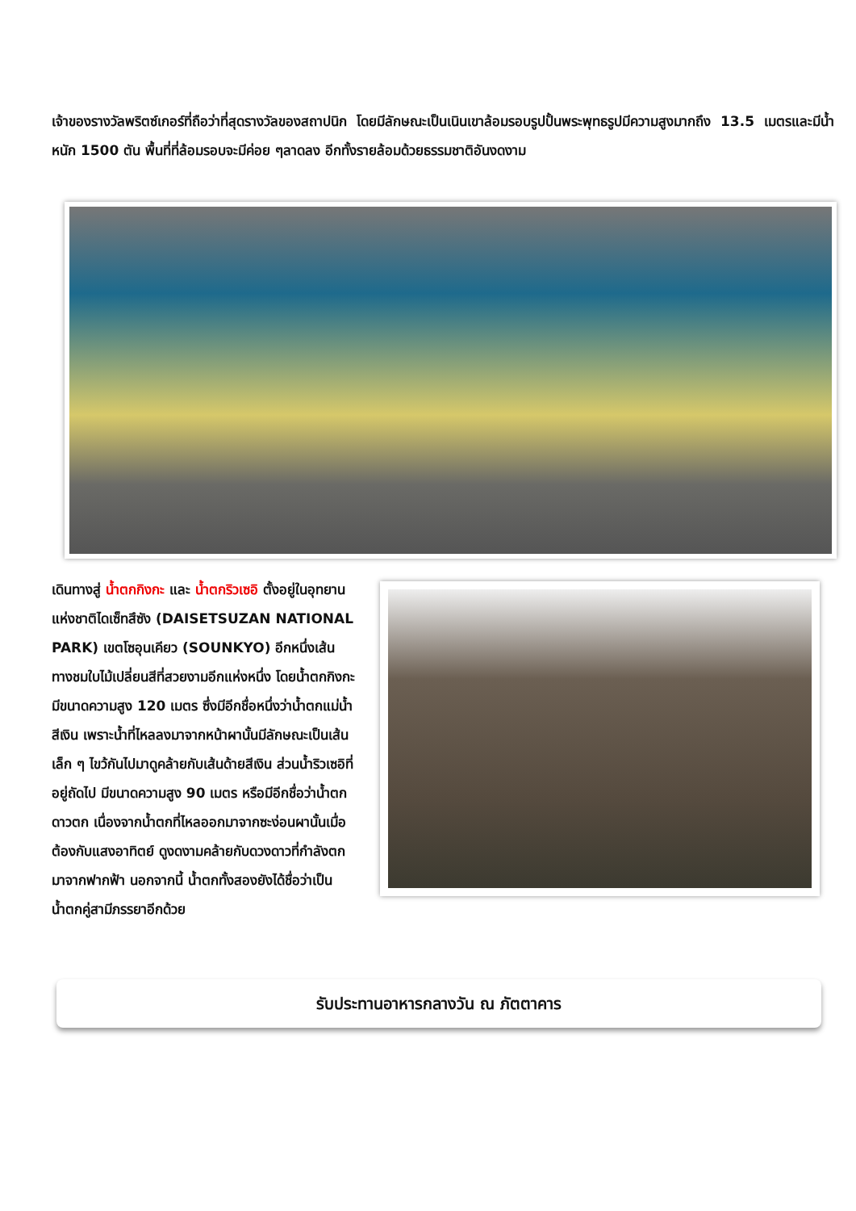เจ้าของรางวัลพริตซ์เกอร์ที่ถือว่าที่สุดรางวัลของสถาปนิก โดยมีลักษณะเป็นเนินเขาล้อมรอบรูปปั้นพระพุทธรูปมีความสูงมากถึง 13.5 เมตรและมีน้ำหนัก 1500 ตัน พื้นที่ที่ล้อมรอบจะมีค่อย ๆลาดลง อีกทั้งรายล้อมด้วยธรรมชาติอันงดงาม
เดินทางสู่ น้ำตกกิงกะ และ น้ำตกริวเซอิ ตั้งอยู่ในอุทยานแห่งชาติไดเซ็ทสึซัง (DAISETSUZAN NATIONAL PARK) เขตโซอุนเคียว (SOUNKYO) อีกหนึ่งเส้นทางชมใบไม้เปลี่ยนสีที่สวยงามอีกแห่งหนึ่ง โดยน้ำตกกิงกะมีขนาดความสูง 120 เมตร ซึ่งมีอีกชื่อหนึ่งว่าน้ำตกแม่น้ำสีเงิน เพราะน้ำที่ไหลลงมาจากหน้าผานั้นมีลักษณะเป็นเส้นเล็ก ๆ ไขว้กันไปมาดูคล้ายกับเส้นด้ายสีเงิน ส่วนน้ำริวเซอิที่อยู่ถัดไป มีขนาดความสูง 90 เมตร หรือมีอีกชื่อว่าน้ำตกดาวตก เนื่องจากน้ำตกที่ไหลออกมาจากซะง่อนผานั้นเมื่อต้องกับแสงอาทิตย์ ดูงดงามคล้ายกับดวงดาวที่กำลังตกมาจากฟากฟ้า นอกจากนี้ น้ำตกทั้งสองยังได้ชื่อว่าเป็นน้ำตกคู่สามีภรรยาอีกด้วย
รับประทานอาหารกลางวัน ณ ภัตตาคาร